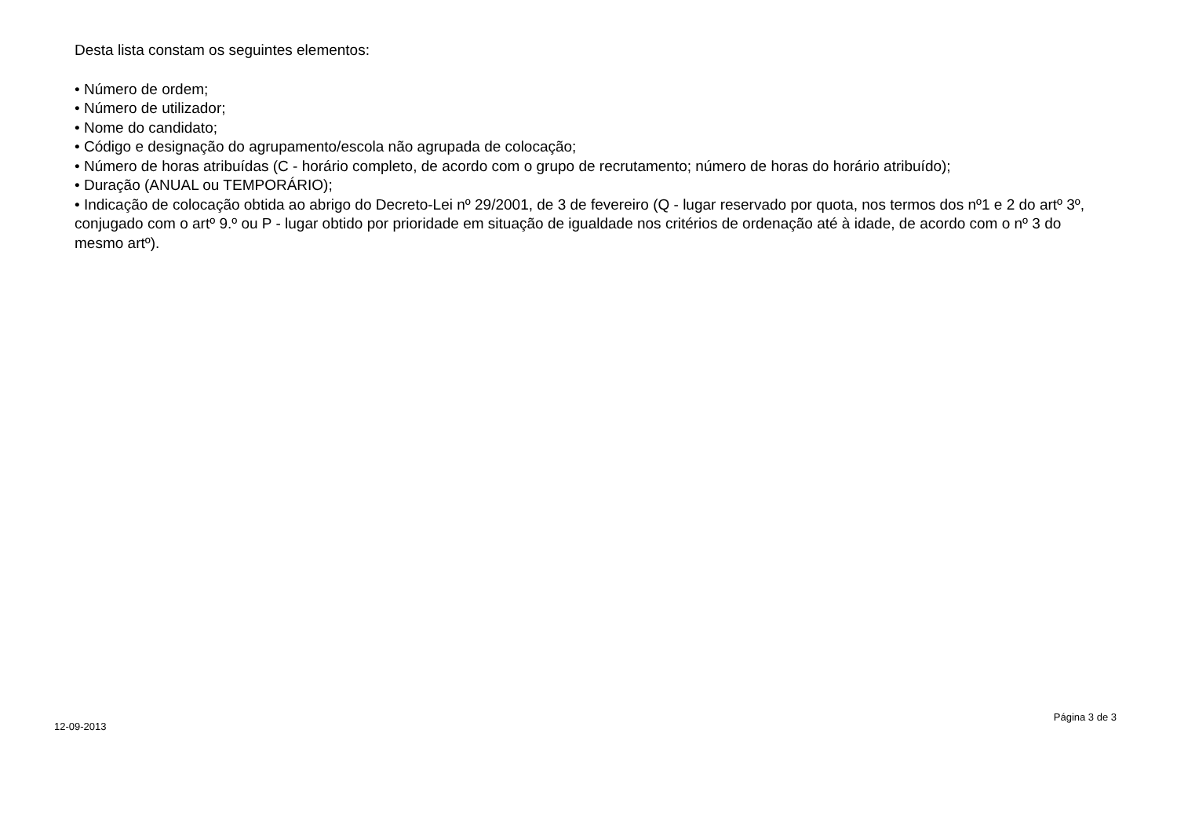Desta lista constam os seguintes elementos:
• Número de ordem;
• Número de utilizador;
• Nome do candidato;
• Código e designação do agrupamento/escola não agrupada de colocação;
• Número de horas atribuídas (C - horário completo, de acordo com o grupo de recrutamento; número de horas do horário atribuído);
• Duração (ANUAL ou TEMPORÁRIO);
• Indicação de colocação obtida ao abrigo do Decreto-Lei nº 29/2001, de 3 de fevereiro (Q - lugar reservado por quota, nos termos dos nº1 e 2 do artº 3º, conjugado com o artº 9.º ou P - lugar obtido por prioridade em situação de igualdade nos critérios de ordenação até à idade, de acordo com o nº 3 do mesmo artº).
12-09-2013 Página 3 de 3